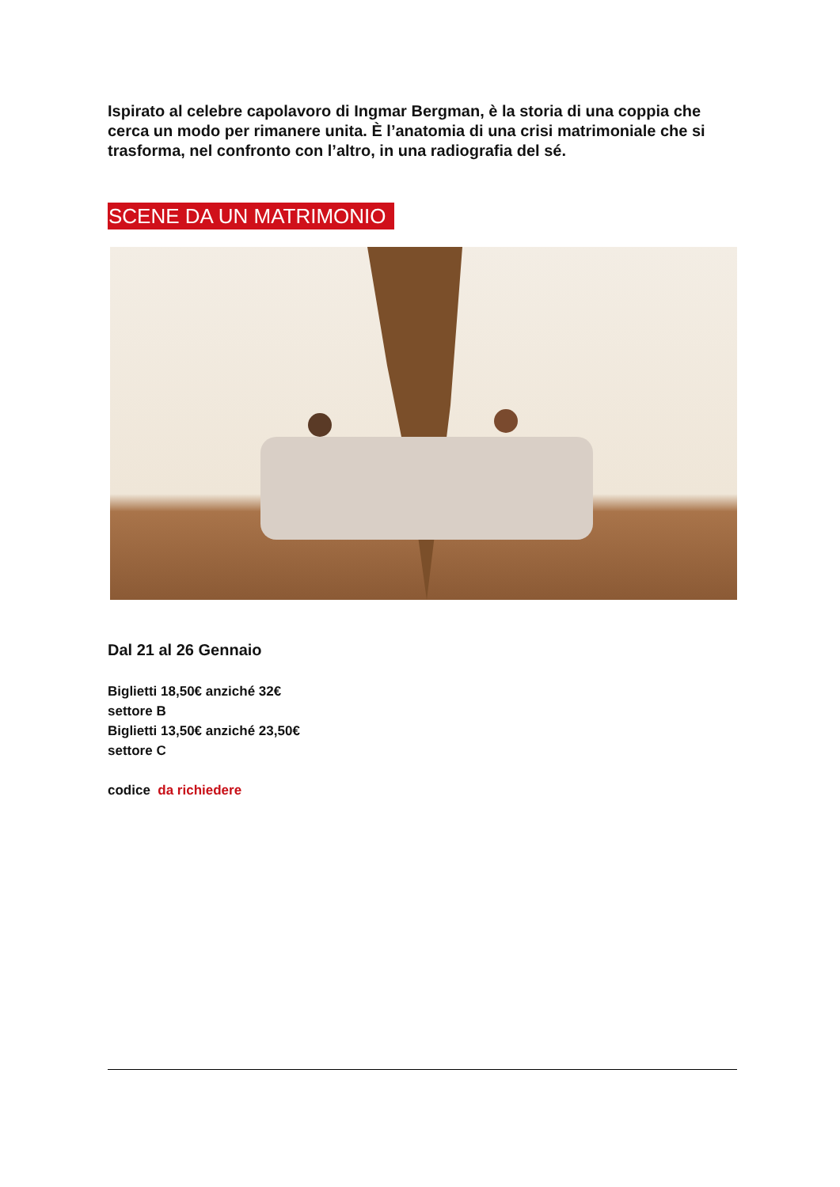Ispirato al celebre capolavoro di Ingmar Bergman, è la storia di una coppia che cerca un modo per rimanere unita. È l’anatomia di una crisi matrimoniale che si trasforma, nel confronto con l’altro, in una radiografia del sé.
SCENE DA UN MATRIMONIO
Dal 21 al 26 Gennaio
Biglietti 18,50€ anziché 32€
settore B
Biglietti 13,50€ anziché 23,50€
settore C
codice da richiedere